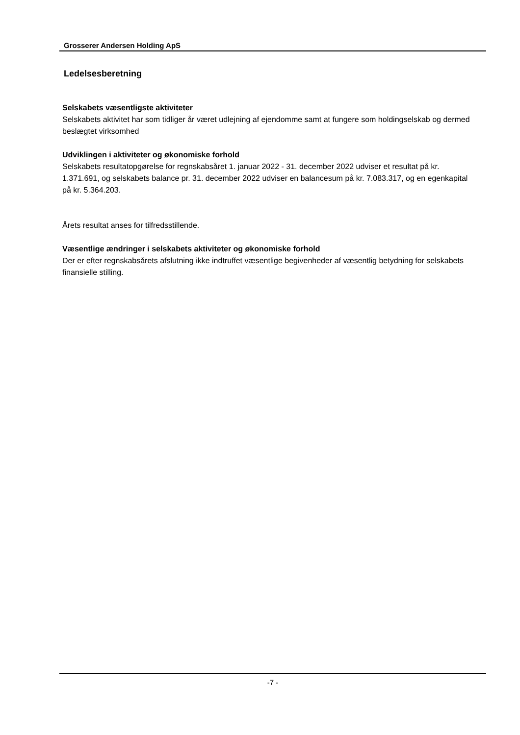Grosserer Andersen Holding ApS
Ledelsesberetning
Selskabets væsentligste aktiviteter
Selskabets aktivitet har som tidliger år været udlejning af ejendomme samt at fungere som holdingselskab og dermed beslægtet virksomhed
Udviklingen i aktiviteter og økonomiske forhold
Selskabets resultatopgørelse for regnskabsåret 1. januar 2022 - 31. december 2022 udviser et resultat på kr. 1.371.691, og selskabets balance pr. 31. december 2022 udviser en balancesum på kr. 7.083.317, og en egenkapital på kr. 5.364.203.
Årets resultat anses for tilfredsstillende.
Væsentlige ændringer i selskabets aktiviteter og økonomiske forhold
Der er efter regnskabsårets afslutning ikke indtruffet væsentlige begivenheder af væsentlig betydning for selskabets finansielle stilling.
-7 -